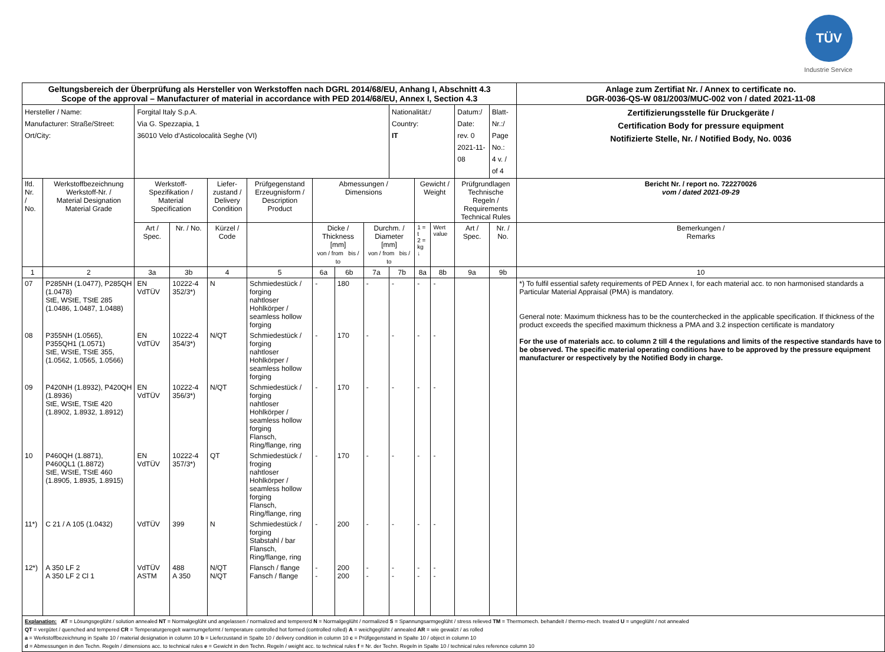TÜV
Industrie Service
| Geltungsbereich der Überprüfung als Hersteller von Werkstoffen nach DGRL 2014/68/EU, Anhang I, Abschnitt 4.3 Scope of the approval – Manufacturer of material in accordance with PED 2014/68/EU, Annex I, Section 4.3 | | | | | | | | | | | | | | | Anlage zum Zertifiat Nr. / Annex to certificate no. DGR-0036-QS-W 081/2003/MUC-002 von / dated 2021-11-08 |
| Hersteller / Name: Manufacturer: Straße/Street: Ort/City: | | Forgital Italy S.p.A. Via G. Spezzapia, 1 36010 Velo d'Asticolocalità Seghe (VI) | | | | | | | Nationalität:/ Country: IT | | | Datum:/ Date: rev. 0 2021-11-08 | | Blatt-Nr.:/ Page No.: 4 v. / of 4 | Zertifizierungsstelle für Druckgeräte / Certification Body for pressure equipment Notifizierte Stelle, Nr. / Notified Body, No. 0036 |
| lfd. Nr. / No. | Werkstoffbezeichnung Werkstoff-Nr. / Material Designation Material Grade | Werkstoff- Spezifikation / Material Specification | | Liefer- zustand / Delivery Condition | Prüfgegenstand Erzeugnisform / Description Product | Abmessungen / Dimensions | | | | Gewicht / Weight | | Prüfgrundlagen Technische Regeln / Requirements Technical Rules | | | Bericht Nr. / report no. 722270026 vom / dated 2021-09-29 |
| | | Art / Spec. | Nr. / No. | Kürzel / Code | | Dicke / Thickness [mm] von / from bis / to | | Durchm. / Diameter [mm] von / from bis / to | | 1 = t 2 = kg ↓ | Wert value | Art / Spec. | Nr. / No. | | Bemerkungen / Remarks |
| 1 | 2 | 3a | 3b | 4 | 5 | 6a | 6b | 7a | 7b | 8a | 8b | 9a | 9b | | 10 |
| 07 | P285NH (1.0477), P285QH (1.0478) StE, WStE, TStE 285 (1.0486, 1.0487, 1.0488) | EN VdTÜV | 10222-4 352/3*) | N | Schmiedestück / forging nahtloser Hohlkörper / seamless hollow forging | - | 180 | - | - | - | - | | | | *) To fulfil essential safety requirements of PED Annex I, for each material acc. to non harmonised standards a Particular Material Appraisal (PMA) is mandatory. General note: Maximum thickness has to be the counterchecked in the applicable specification. If thickness of the product exceeds the specified maximum thickness a PMA and 3.2 inspection certificate is mandatory For the use of materials acc. to column 2 till 4 the regulations and limits of the respective standards have to be observed. The specific material operating conditions have to be approved by the pressure equipment manufacturer or respectively by the Notified Body in charge. |
| 08 | P355NH (1.0565), P355QH1 (1.0571) StE, WStE, TStE 355, (1.0562, 1.0565, 1.0566) | EN VdTÜV | 10222-4 354/3*) | N/QT | Schmiedestück / forging nahtloser Hohlkörper / seamless hollow forging | - | 170 | - | - | - | - | | | | |
| 09 | P420NH (1.8932), P420QH (1.8936) StE, WStE, TStE 420 (1.8902, 1.8932, 1.8912) | EN VdTÜV | 10222-4 356/3*) | N/QT | Schmiedestück / forging nahtloser Hohlkörper / seamless hollow forging Flansch, Ring/flange, ring | - | 170 | - | - | - | - | | | | |
| 10 | P460QH (1.8871), P460QL1 (1.8872) StE, WStE, TStE 460 (1.8905, 1.8935, 1.8915) | EN VdTÜV | 10222-4 357/3*) | QT | Schmiedestück / froging nahtloser Hohlkörper / seamless hollow forging Flansch, Ring/flange, ring | - | 170 | - | - | - | - | | | | |
| 11*) | C 21 / A 105 (1.0432) | VdTÜV | 399 | N | Schmiedestück / forging Stabstahl / bar Flansch, Ring/flange, ring | - | 200 | - | - | - | - | | | | |
| 12*) | A 350 LF 2 A 350 LF 2 Cl 1 | VdTÜV ASTM | 488 A 350 | N/QT N/QT | Flansch / flange Fansch / flange | - - | 200 200 | - - | - - | - - | - - | | | | |
| Explanation: AT = Lösungsgeglüht / solution annealed NT = Normalgeglüht und angelassen / normalized and tempererd N = Normalgeglüht / normalized S = Spannungsarmgeglüht / stress relieved TM = Thermomech. behandelt / thermo-mech. treated U = ungeglüht / not annealed QT = vergütet / quenched and tempered CR = Temperaturgeregelt warmumgeformt / temperature controlled hot formed (controlled rolled) A = weichgeglüht / annealed AR = wie gewalzt / as rolled a = Werkstoffbezeichnung in Spalte 10 / material designation in column 10 b = Lieferzustand in Spalte 10 / delivery condition in column 10 c = Prüfgegenstand in Spalte 10 / object in column 10 d = Abmessungen in den Techn. Regeln / dimensions acc. to technical rules e = Gewicht in den Techn. Regeln / weight acc. to technical rules f = Nr. der Techn. Regeln in Spalte 10 / technical rules reference column 10 | | | | | | | | | | | | | | | |